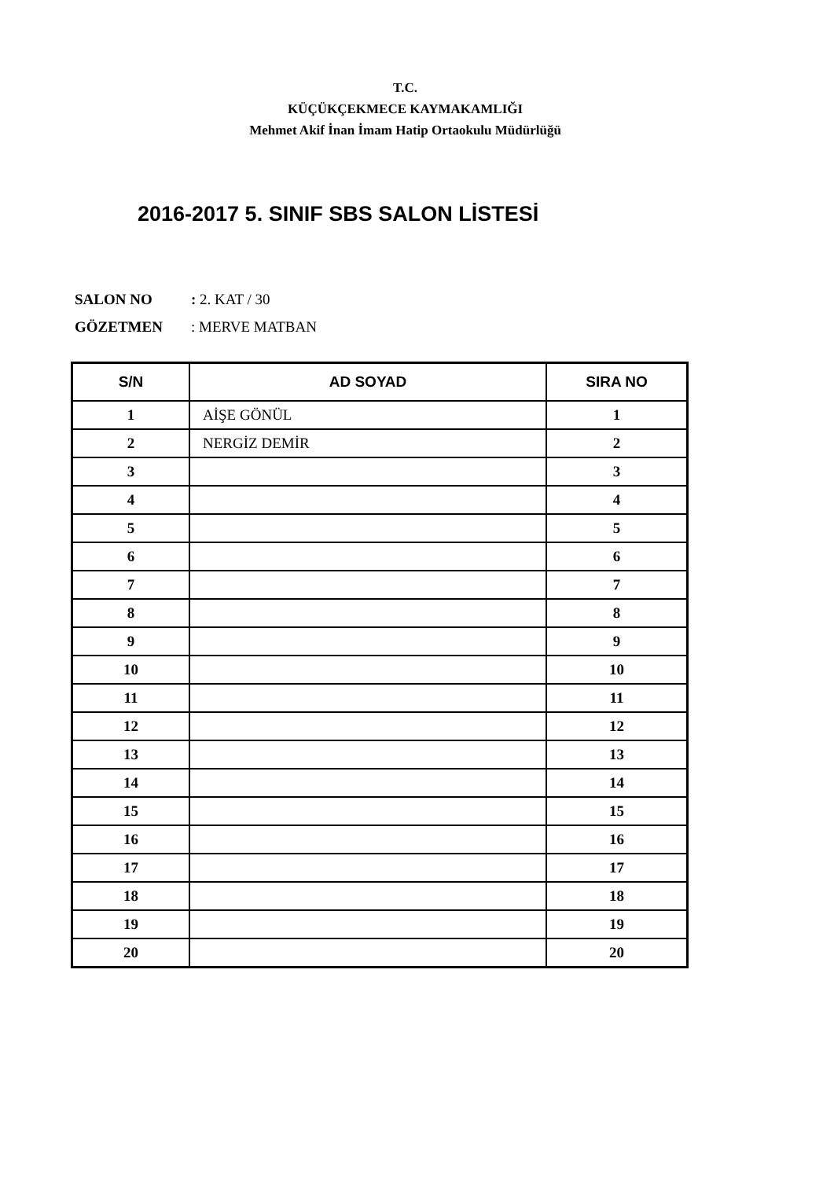T.C.
KÜÇÜKÇEKMECE KAYMAKAMLIĞI
Mehmet Akif İnan İmam Hatip Ortaokulu Müdürlüğü
2016-2017 5. SINIF SBS SALON LİSTESİ
SALON NO: 2. KAT / 30
GÖZETMEN: MERVE MATBAN
| S/N | AD SOYAD | SIRA NO |
| --- | --- | --- |
| 1 | AİŞE GÖNÜL | 1 |
| 2 | NERGİZ DEMİR | 2 |
| 3 | | 3 |
| 4 | | 4 |
| 5 | | 5 |
| 6 | | 6 |
| 7 | | 7 |
| 8 | | 8 |
| 9 | | 9 |
| 10 | | 10 |
| 11 | | 11 |
| 12 | | 12 |
| 13 | | 13 |
| 14 | | 14 |
| 15 | | 15 |
| 16 | | 16 |
| 17 | | 17 |
| 18 | | 18 |
| 19 | | 19 |
| 20 | | 20 |